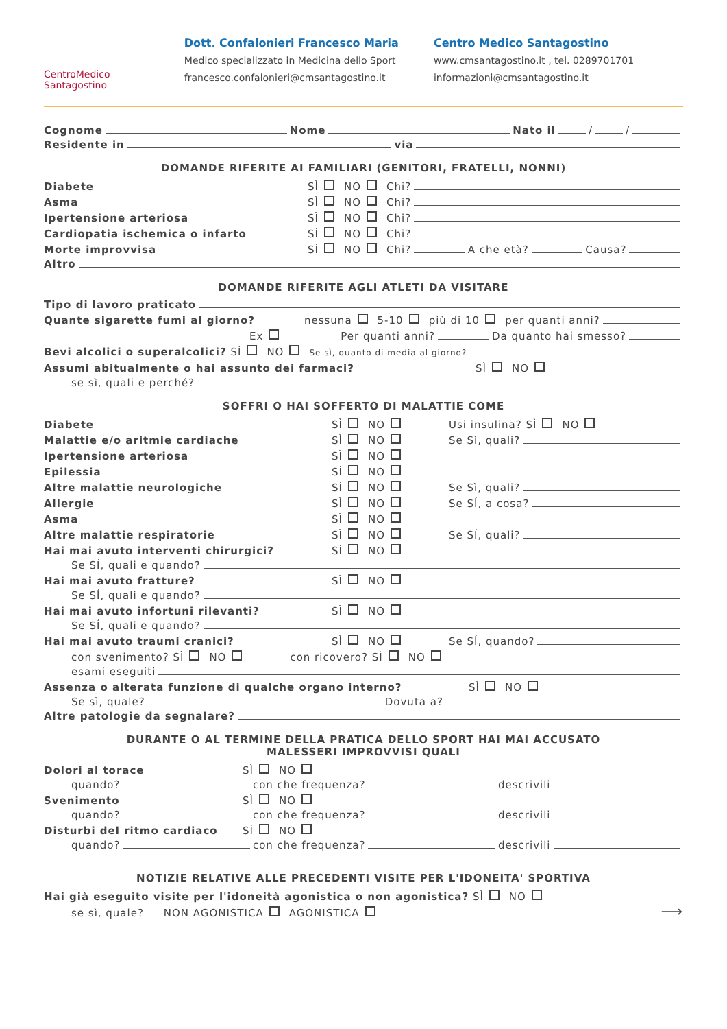CentroMedico
Santagostino
Dott. Confalonieri Francesco Maria
Medico specializzato in Medicina dello Sport
francesco.confalonieri@cmsantagostino.it
Centro Medico Santagostino
www.cmsantagostino.it , tel. 0289701701
informazioni@cmsantagostino.it
Cognome Nome Nato il / /
Residente in via
DOMANDE RIFERITE AI FAMILIARI (GENITORI, FRATELLI, NONNI)
Diabete SÌ NO Chi?
Asma SÌ NO Chi?
Ipertensione arteriosa SÌ NO Chi?
Cardiopatia ischemica o infarto SÌ NO Chi?
Morte improvvisa SÌ NO Chi? A che età? Causa?
Altro
DOMANDE RIFERITE AGLI ATLETI DA VISITARE
Tipo di lavoro praticato
Quante sigarette fumi al giorno? nessuna 5-10 più di 10 per quanti anni?
Ex Per quanti anni? Da quanto hai smesso?
Bevi alcolici o superalcolici? SÌ NO Se sì, quanto di media al giorno?
Assumi abitualmente o hai assunto dei farmaci? SÌ NO
se sì, quali e perché?
SOFFRI O HAI SOFFERTO DI MALATTIE COME
Diabete SÌ NO Usi insulina? SÌ NO
Malattie e/o aritmie cardiache SÌ NO Se Sì, quali?
Ipertensione arteriosa SÌ NO
Epilessia SÌ NO
Altre malattie neurologiche SÌ NO Se Sì, quali?
Allergie SÌ NO Se SÍ, a cosa?
Asma SÌ NO
Altre malattie respiratorie SÌ NO Se SÍ, quali?
Hai mai avuto interventi chirurgici? SÌ NO
Se SÍ, quali e quando?
Hai mai avuto fratture? SÌ NO
Se SÍ, quali e quando?
Hai mai avuto infortuni rilevanti? SÌ NO
Se SÍ, quali e quando?
Hai mai avuto traumi cranici? SÌ NO Se SÍ, quando?
con svenimento? SÌ NO con ricovero? SÌ NO
esami eseguiti
Assenza o alterata funzione di qualche organo interno? SÌ NO
Se sì, quale? Dovuta a?
Altre patologie da segnalare?
DURANTE O AL TERMINE DELLA PRATICA DELLO SPORT HAI MAI ACCUSATO
MALESSERI IMPROVVISI QUALI
Dolori al torace SÌ NO
quando? con che frequenza? descrivili
Svenimento SÌ NO
quando? con che frequenza? descrivili
Disturbi del ritmo cardiaco SÌ NO
quando? con che frequenza? descrivili
NOTIZIE RELATIVE ALLE PRECEDENTI VISITE PER L'IDONEITA' SPORTIVA
Hai già eseguito visite per l'idoneità agonistica o non agonistica? SÌ NO
se sì, quale? NON AGONISTICA AGONISTICA ⟶